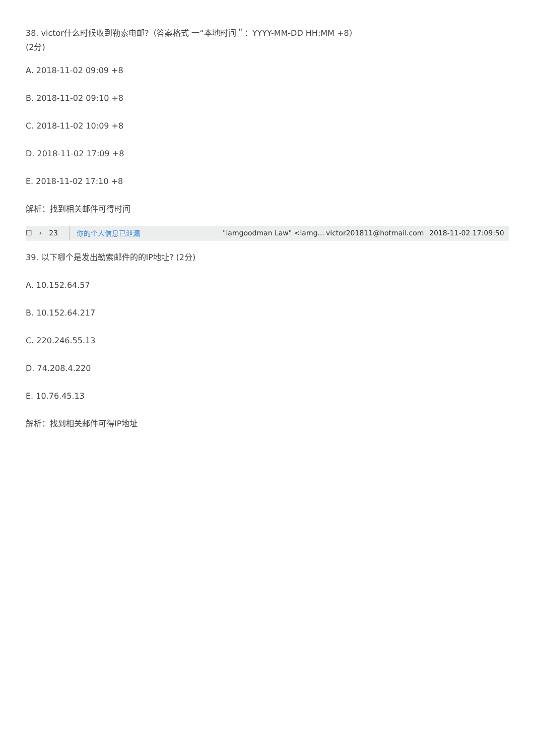38. victor什么时候收到勒索电邮?（答案格式 一“本地时间＂：YYYY-MM-DD HH:MM +8）
(2分)
A. 2018-11-02 09:09 +8
B. 2018-11-02 09:10 +8
C. 2018-11-02 10:09 +8
D. 2018-11-02 17:09 +8
E. 2018-11-02 17:10 +8
解析：找到相关邮件可得时间
☐ › 23 你的个人信息已泄漏 "iamgoodman Law" <iamg... victor201811@hotmail.com 2018-11-02 17:09:50
39. 以下哪个是发出勒索邮件的的IP地址? (2分)
A. 10.152.64.57
B. 10.152.64.217
C. 220.246.55.13
D. 74.208.4.220
E. 10.76.45.13
解析：找到相关邮件可得IP地址